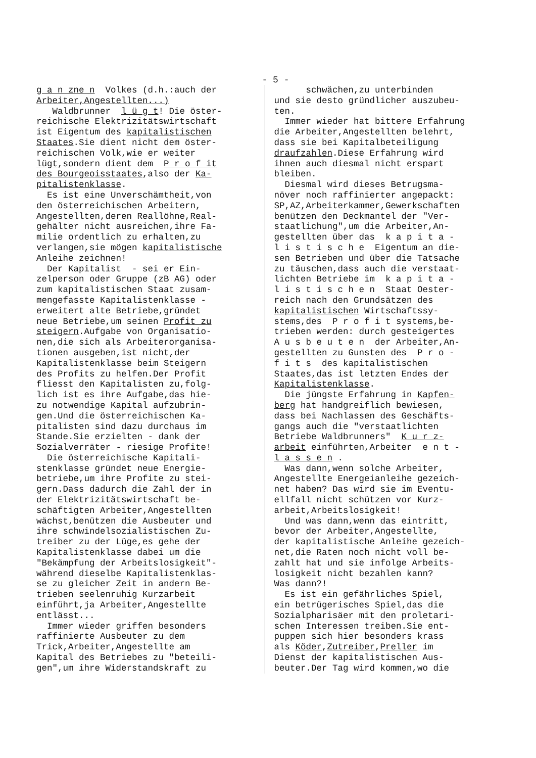- 5 -
g a n zne n Volkes (d.h.:auch der Arbeiter,Angestellten...) Waldbrunner l ü g t! Die öster- reichische Elektrizitätswirtschaft ist Eigentum des kapitalistischen Staates.Sie dient nicht dem öster- reichischen Volk,wie er weiter lügt,sondern dient dem P r o f it des Bourgeoisstaates,also der Ka- pitalistenklasse. Es ist eine Unverschämtheit,von den österreichischen Arbeitern, Angestellten,deren Reallöhne,Real- gehälter nicht ausreichen,ihre Fa- milie ordentlich zu erhalten,zu verlangen,sie mögen kapitalistische Anleihe zeichnen! Der Kapitalist - sei er Ein- zelperson oder Gruppe (zB AG) oder zum kapitalistischen Staat zusam- mengefasste Kapitalistenklasse - erweitert alte Betriebe,gründet neue Betriebe,um seinen Profit zu steigern.Aufgabe von Organisatio- nen,die sich als Arbeiterorganisa- tionen ausgeben,ist nicht,der Kapitalistenklasse beim Steigern des Profits zu helfen.Der Profit fliesst den Kapitalisten zu,folg- lich ist es ihre Aufgabe,das hie- zu notwendige Kapital aufzubrin- gen.Und die österreichischen Ka- pitalisten sind dazu durchaus im Stande.Sie erzielten - dank der Sozialverräter - riesige Profite! Die österreichische Kapitali- stenklasse gründet neue Energie- betriebe,um ihre Profite zu stei- gern.Dass dadurch die Zahl der in der Elektrizitätswirtschaft be- schäftigten Arbeiter,Angestellten wächst,benützen die Ausbeuter und ihre schwindelsozialistischen Zu- treiber zu der Lüge,es gehe der Kapitalistenklasse dabei um die "Bekämpfung der Arbeitslosigkeit"- während dieselbe Kapitalistenklas- se zu gleicher Zeit in andern Be- trieben seelenruhig Kurzarbeit einführt,ja Arbeiter,Angestellte entlässt... Immer wieder griffen besonders raffinierte Ausbeuter zu dem Trick,Arbeiter,Angestellte am Kapital des Betriebes zu "beteili- gen",um ihre Widerstandskraft zu
schwächen,zu unterbinden und sie desto gründlicher auszubeu- ten. Immer wieder hat bittere Erfahrung die Arbeiter,Angestellten belehrt, dass sie bei Kapitalbeteiligung draufzahlen.Diese Erfahrung wird ihnen auch diesmal nicht erspart bleiben. Diesmal wird dieses Betrugsma- növer noch raffinierter angepackt: SP,AZ,Arbeiterkammer,Gewerkschaften benützen den Deckmantel der "Ver- staatlichung",um die Arbeiter,An- gestellten über das k a p i t a - l i s t i s c h e Eigentum an die- sen Betrieben und über die Tatsache zu täuschen,dass auch die verstaat- lichten Betriebe im k a p i t a - l i s t i s c h e n Staat Oester- reich nach den Grundsätzen des kapitalistischen Wirtschaftssy- stems,des P r o f i t systems,be- trieben werden: durch gesteigertes A u s b e u t e n der Arbeiter,An- gestellten zu Gunsten des P r o - f i t s des kapitalistischen Staates,das ist letzten Endes der Kapitalistenklasse. Die jüngste Erfahrung in Kapfen- berg hat handgreiflich bewiesen, dass bei Nachlassen des Geschäfts- gangs auch die "verstaatlichten Betriebe Waldbrunners" K u r z- arbeit einführten,Arbeiter e n t - l a s s e n . Was dann,wenn solche Arbeiter, Angestellte Energeianleihe gezeich- net haben? Das wird sie im Eventu- ellfall nicht schützen vor Kurz- arbeit,Arbeitslosigkeit! Und was dann,wenn das eintritt, bevor der Arbeiter,Angestellte, der kapitalistische Anleihe gezeich- net,die Raten noch nicht voll be- zahlt hat und sie infolge Arbeits- losigkeit nicht bezahlen kann? Was dann?! Es ist ein gefährliches Spiel, ein betrügerisches Spiel,das die Sozialpharisäer mit den proletari- schen Interessen treiben.Sie ent- puppen sich hier besonders krass als Köder,Zutreiber,Preller im Dienst der kapitalistischen Aus- beuter.Der Tag wird kommen,wo die